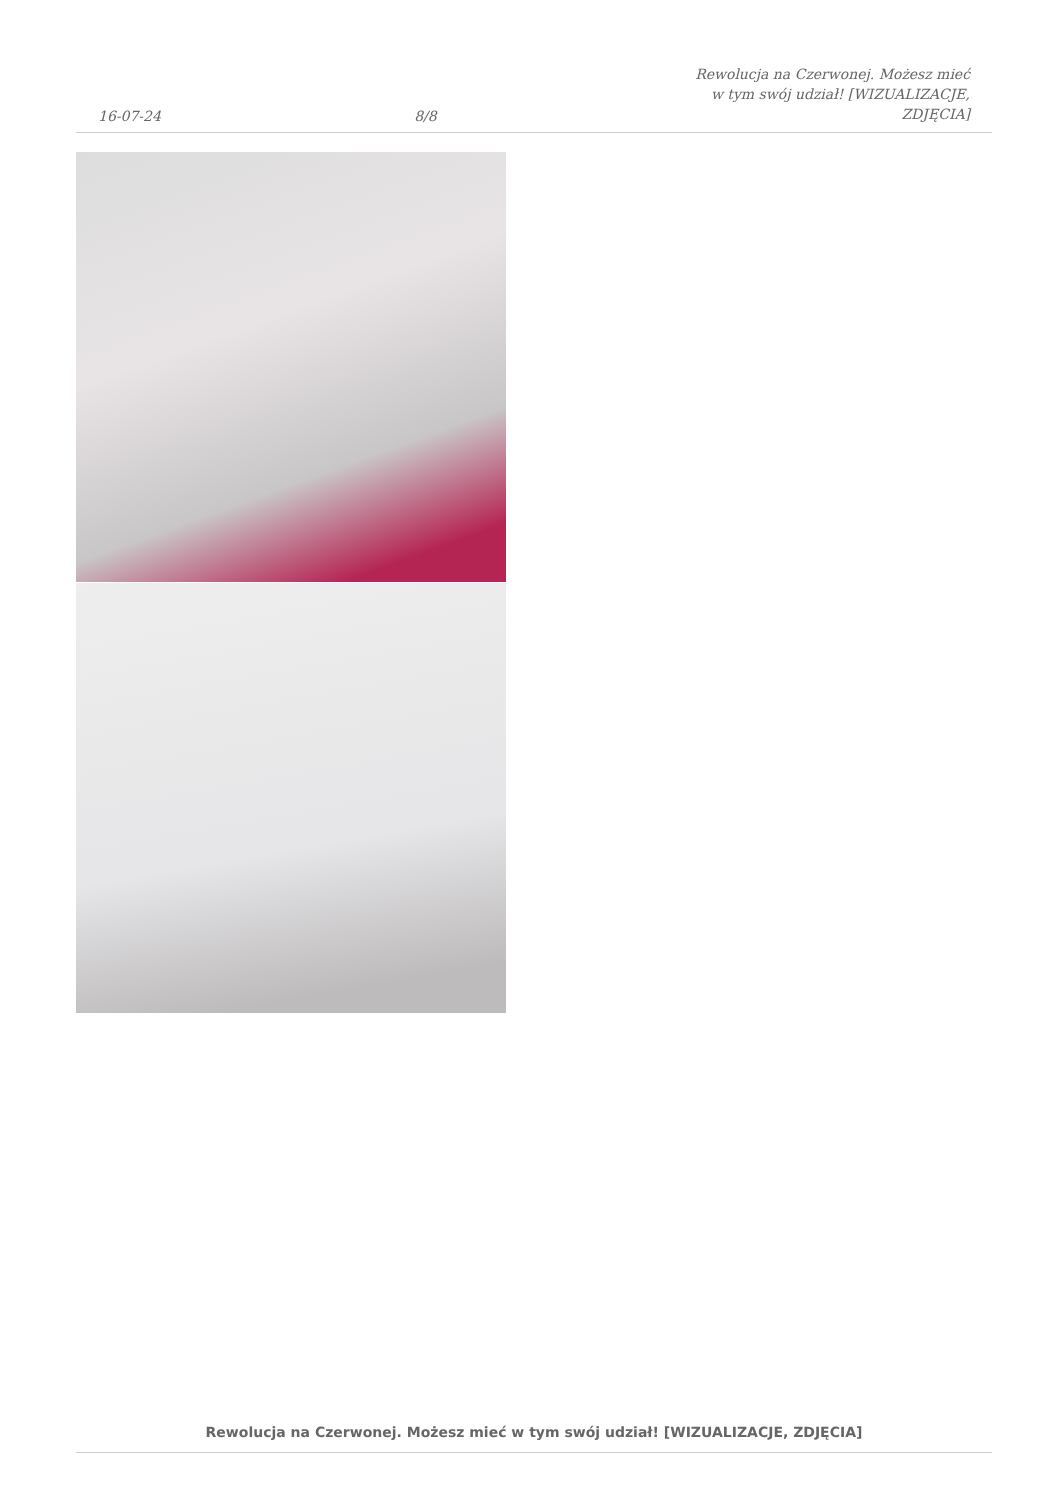16-07-24
8/8
Rewolucja na Czerwonej. Możesz mieć w tym swój udział! [WIZUALIZACJE, ZDJĘCIA]
Rewolucja na Czerwonej. Możesz mieć w tym swój udział! [WIZUALIZACJE, ZDJĘCIA]